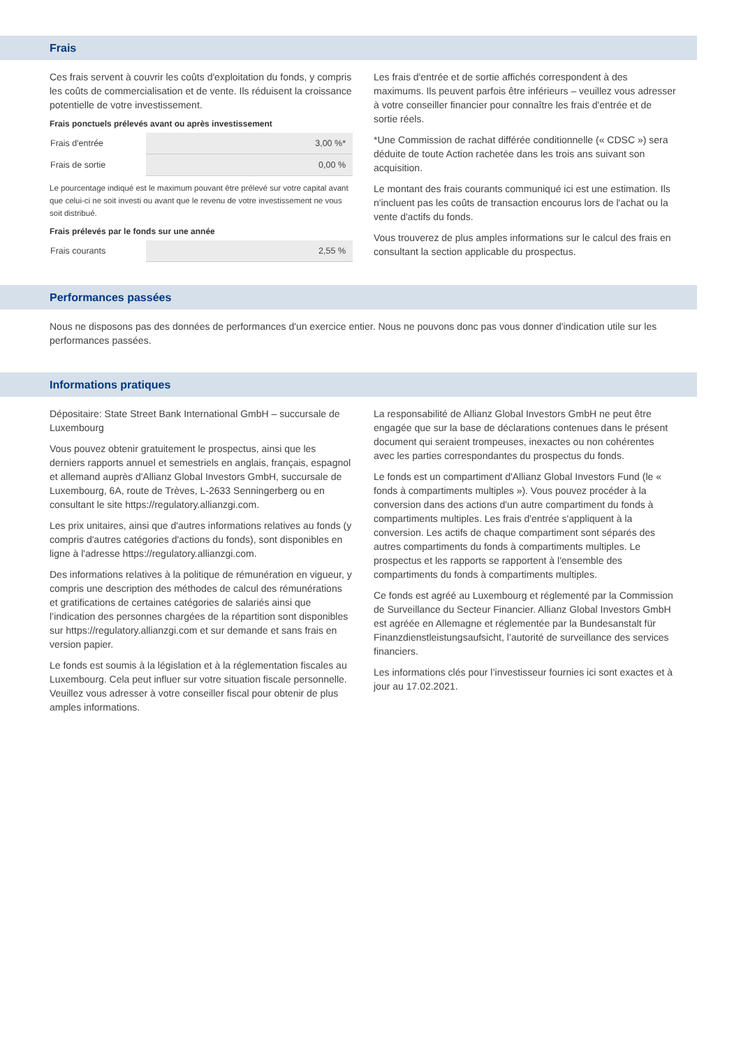Frais
Ces frais servent à couvrir les coûts d'exploitation du fonds, y compris les coûts de commercialisation et de vente. Ils réduisent la croissance potentielle de votre investissement.
Frais ponctuels prélevés avant ou après investissement
| Frais d'entrée | 3,00 %* |
| Frais de sortie | 0,00 % |
Le pourcentage indiqué est le maximum pouvant être prélevé sur votre capital avant que celui-ci ne soit investi ou avant que le revenu de votre investissement ne vous soit distribué.
Frais prélevés par le fonds sur une année
| Frais courants | 2,55 % |
Les frais d'entrée et de sortie affichés correspondent à des maximums. Ils peuvent parfois être inférieurs – veuillez vous adresser à votre conseiller financier pour connaître les frais d'entrée et de sortie réels.
*Une Commission de rachat différée conditionnelle (« CDSC ») sera déduite de toute Action rachetée dans les trois ans suivant son acquisition.
Le montant des frais courants communiqué ici est une estimation. Ils n'incluent pas les coûts de transaction encourus lors de l'achat ou la vente d'actifs du fonds.
Vous trouverez de plus amples informations sur le calcul des frais en consultant la section applicable du prospectus.
Performances passées
Nous ne disposons pas des données de performances d'un exercice entier. Nous ne pouvons donc pas vous donner d'indication utile sur les performances passées.
Informations pratiques
Dépositaire: State Street Bank International GmbH – succursale de Luxembourg
Vous pouvez obtenir gratuitement le prospectus, ainsi que les derniers rapports annuel et semestriels en anglais, français, espagnol et allemand auprès d'Allianz Global Investors GmbH, succursale de Luxembourg, 6A, route de Trèves, L-2633 Senningerberg ou en consultant le site https://regulatory.allianzgi.com.
Les prix unitaires, ainsi que d'autres informations relatives au fonds (y compris d'autres catégories d'actions du fonds), sont disponibles en ligne à l'adresse https://regulatory.allianzgi.com.
Des informations relatives à la politique de rémunération en vigueur, y compris une description des méthodes de calcul des rémunérations et gratifications de certaines catégories de salariés ainsi que l’indication des personnes chargées de la répartition sont disponibles sur https://regulatory.allianzgi.com et sur demande et sans frais en version papier.
Le fonds est soumis à la législation et à la réglementation fiscales au Luxembourg. Cela peut influer sur votre situation fiscale personnelle. Veuillez vous adresser à votre conseiller fiscal pour obtenir de plus amples informations.
La responsabilité de Allianz Global Investors GmbH ne peut être engagée que sur la base de déclarations contenues dans le présent document qui seraient trompeuses, inexactes ou non cohérentes avec les parties correspondantes du prospectus du fonds.
Le fonds est un compartiment d'Allianz Global Investors Fund (le « fonds à compartiments multiples »). Vous pouvez procéder à la conversion dans des actions d'un autre compartiment du fonds à compartiments multiples. Les frais d'entrée s'appliquent à la conversion. Les actifs de chaque compartiment sont séparés des autres compartiments du fonds à compartiments multiples. Le prospectus et les rapports se rapportent à l'ensemble des compartiments du fonds à compartiments multiples.
Ce fonds est agréé au Luxembourg et réglementé par la Commission de Surveillance du Secteur Financier. Allianz Global Investors GmbH est agréée en Allemagne et réglementée par la Bundesanstalt für Finanzdienstleistungsaufsicht, l’autorité de surveillance des services financiers.
Les informations clés pour l’investisseur fournies ici sont exactes et à jour au 17.02.2021.